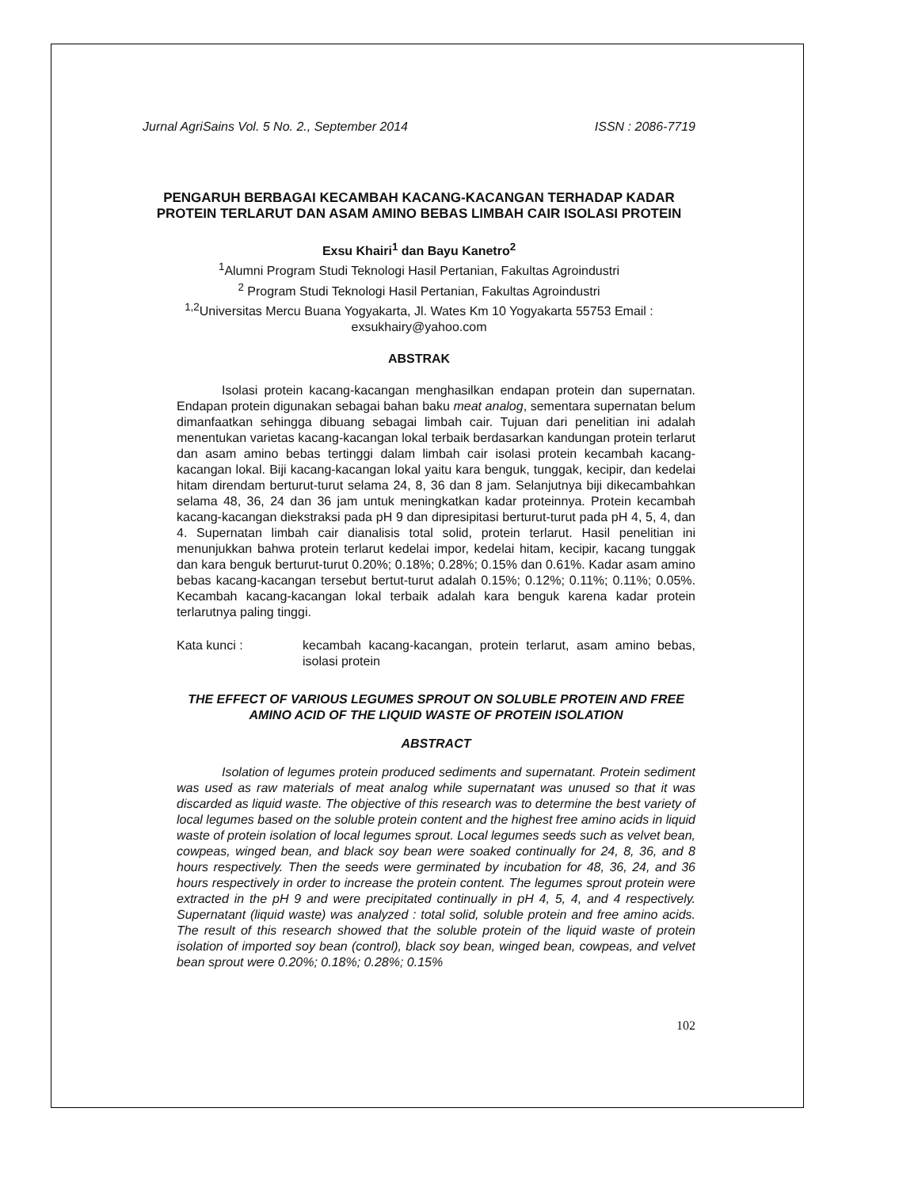Jurnal AgriSains Vol. 5 No. 2., September 2014 ISSN : 2086-7719
PENGARUH BERBAGAI KECAMBAH KACANG-KACANGAN TERHADAP KADAR PROTEIN TERLARUT DAN ASAM AMINO BEBAS LIMBAH CAIR ISOLASI PROTEIN
Exsu Khairi<sup>1</sup> dan Bayu Kanetro<sup>2</sup>
<sup>1</sup> Alumni Program Studi Teknologi Hasil Pertanian, Fakultas Agroindustri
<sup>2</sup> Program Studi Teknologi Hasil Pertanian, Fakultas Agroindustri
<sup>1,2</sup>Universitas Mercu Buana Yogyakarta, Jl. Wates Km 10 Yogyakarta 55753 Email : exsukhairy@yahoo.com
ABSTRAK
Isolasi protein kacang-kacangan menghasilkan endapan protein dan supernatan. Endapan protein digunakan sebagai bahan baku meat analog, sementara supernatan belum dimanfaatkan sehingga dibuang sebagai limbah cair. Tujuan dari penelitian ini adalah menentukan varietas kacang-kacangan lokal terbaik berdasarkan kandungan protein terlarut dan asam amino bebas tertinggi dalam limbah cair isolasi protein kecambah kacang-kacangan lokal. Biji kacang-kacangan lokal yaitu kara benguk, tunggak, kecipir, dan kedelai hitam direndam berturut-turut selama 24, 8, 36 dan 8 jam. Selanjutnya biji dikecambahkan selama 48, 36, 24 dan 36 jam untuk meningkatkan kadar proteinnya. Protein kecambah kacang-kacangan diekstraksi pada pH 9 dan dipresipitasi berturut-turut pada pH 4, 5, 4, dan 4. Supernatan limbah cair dianalisis total solid, protein terlarut. Hasil penelitian ini menunjukkan bahwa protein terlarut kedelai impor, kedelai hitam, kecipir, kacang tunggak dan kara benguk berturut-turut 0.20%; 0.18%; 0.28%; 0.15% dan 0.61%. Kadar asam amino bebas kacang-kacangan tersebut bertut-turut adalah 0.15%; 0.12%; 0.11%; 0.11%; 0.05%. Kecambah kacang-kacangan lokal terbaik adalah kara benguk karena kadar protein terlarutnya paling tinggi.
Kata kunci : kecambah kacang-kacangan, protein terlarut, asam amino bebas, isolasi protein
THE EFFECT OF VARIOUS LEGUMES SPROUT ON SOLUBLE PROTEIN AND FREE AMINO ACID OF THE LIQUID WASTE OF PROTEIN ISOLATION
ABSTRACT
Isolation of legumes protein produced sediments and supernatant. Protein sediment was used as raw materials of meat analog while supernatant was unused so that it was discarded as liquid waste. The objective of this research was to determine the best variety of local legumes based on the soluble protein content and the highest free amino acids in liquid waste of protein isolation of local legumes sprout. Local legumes seeds such as velvet bean, cowpeas, winged bean, and black soy bean were soaked continually for 24, 8, 36, and 8 hours respectively. Then the seeds were germinated by incubation for 48, 36, 24, and 36 hours respectively in order to increase the protein content. The legumes sprout protein were extracted in the pH 9 and were precipitated continually in pH 4, 5, 4, and 4 respectively. Supernatant (liquid waste) was analyzed : total solid, soluble protein and free amino acids. The result of this research showed that the soluble protein of the liquid waste of protein isolation of imported soy bean (control), black soy bean, winged bean, cowpeas, and velvet bean sprout were 0.20%; 0.18%; 0.28%; 0.15%
102